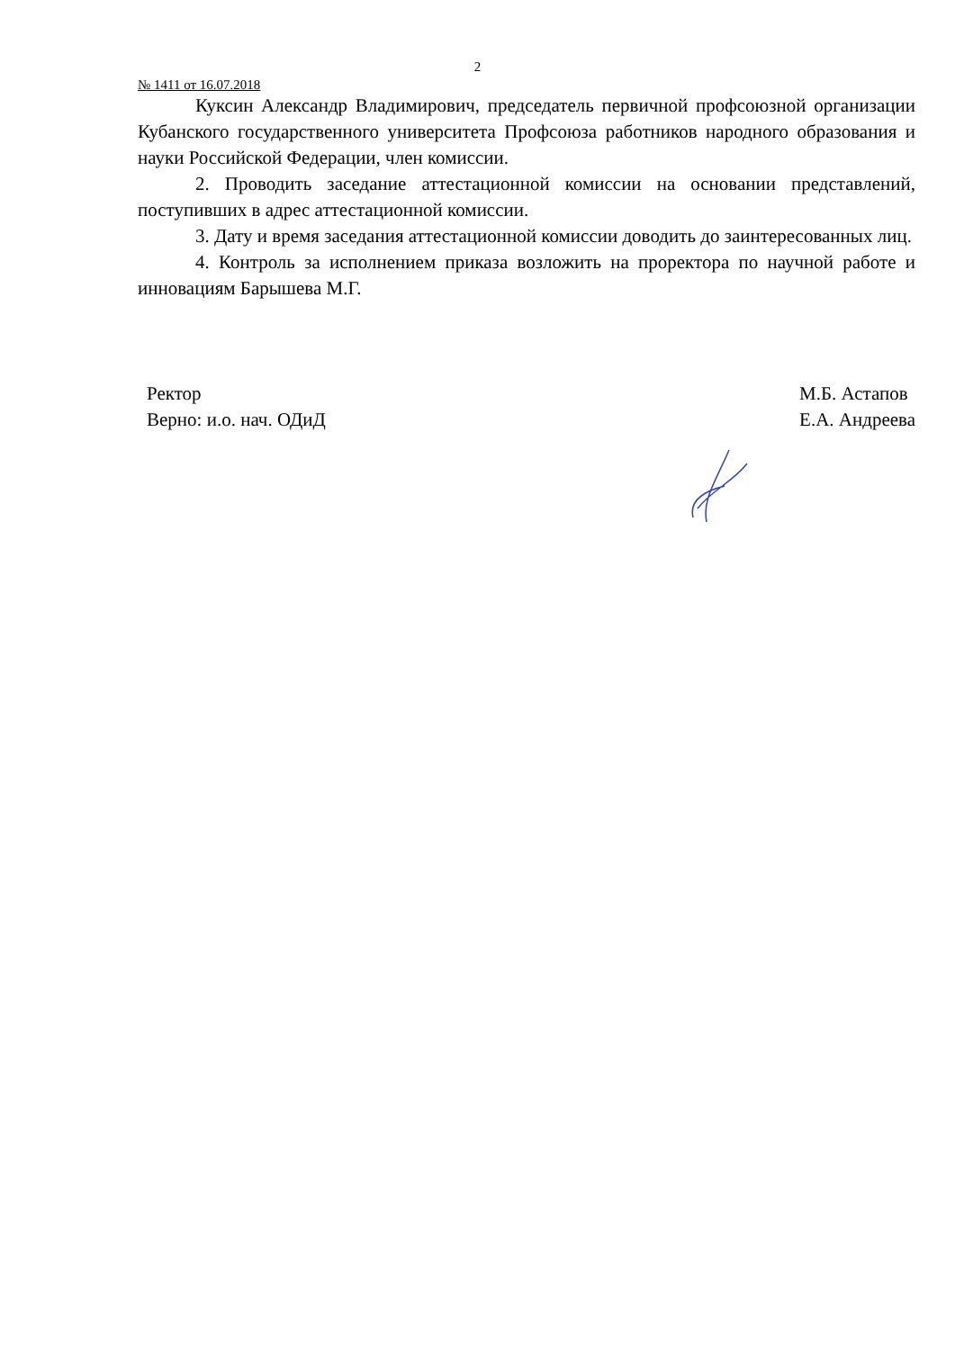2
№ 1411 от 16.07.2018
Куксин Александр Владимирович, председатель первичной профсоюзной организации Кубанского государственного университета Профсоюза работников народного образования и науки Российской Федерации, член комиссии.
2. Проводить заседание аттестационной комиссии на основании представлений, поступивших в адрес аттестационной комиссии.
3. Дату и время заседания аттестационной комиссии доводить до заинтересованных лиц.
4. Контроль за исполнением приказа возложить на проректора по научной работе и инновациям Барышева М.Г.
Ректор
Верно: и.о. нач. ОДиД
М.Б. Астапов
Е.А. Андреева